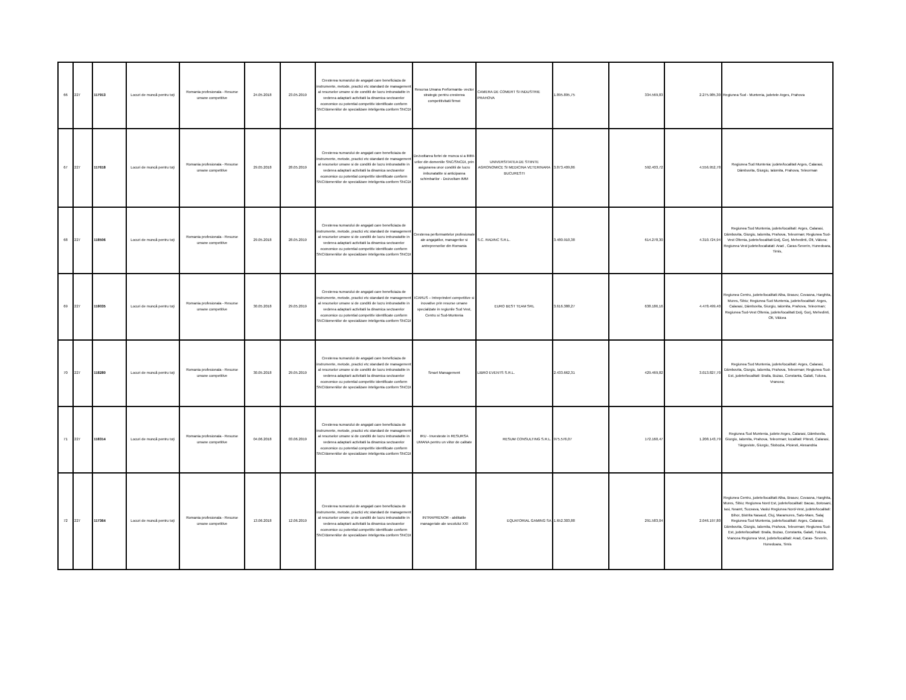| 66 | 227 | 117913 | Locuri de muncă pentru toţi | Romania profesionala - Resurse umane competitive | 24.05.2018 | 23.05.2019 | Cresterea numarului de angajati care beneficiaza de instrumente, metode, practici etc standard de management al resurselor umane si de conditii de lucru imbunatatite in vederea adaptarii activitatii la dinamica sectoarelor economice cu potential competitiv identificate conform SNC/domeniilor de specializare inteligenta conform SNCDI | Resursa Umana Performanta- vector strategic pentru cresterea competitivitatii firmei | CAMERA DE COMERT SI INDUSTRIE PRAHOVA | 1.895.895,75 | 334.569,83 | 2.275.985,30 | Regiunea Sud - Muntenia, judetele Arges, Prahova |
| 67 | 227 | 117618 | Locuri de muncă pentru toţi | Romania profesionala - Resurse umane competitive | 29.05.2018 | 28.05.2019 | Cresterea numarului de angajati care beneficiaza de instrumente, metode, practici etc standard de management al resurselor umane si de conditii de lucru imbunatatite in vederea adaptarii activitatii la dinamica sectoarelor economice cu potential competitiv identificate conform SNC/domeniilor de specializare inteligenta conform SNCDI | Dezvoltarea fortei de munca si a IMM-urilor din domeniile SNC/SNCDI, prin asigurarea unor conditii de lucru imbunatatite si anticiparea schimbarilor - Dezvoltam IMM | UNIVERSITATEA DE STIINTE AGRONOMICE SI MEDICINA VETERINARA BUCURESTI | 3.873.409,86 | 592.403,72 | 4.556.952,78 | Regiunea Sud Muntenia: judete/localitati Arges, Calarasi, Dâmbovita, Giurgiu, Ialomita, Prahova, Teleorman |
| 68 | 227 | 118506 | Locuri de muncă pentru toţi | Romania profesionala - Resurse umane competitive | 29.05.2018 | 28.05.2019 | Cresterea numarului de angajati care beneficiaza de instrumente, metode, practici etc standard de management al resurselor umane si de conditii de lucru imbunatatite in vederea adaptarii activitatii la dinamica sectoarelor economice cu potential competitiv identificate conform SNC/domeniilor de specializare inteligenta conform SNCDI | Cresterea performantelor profesionale ale angajatilor, managerilor si antreprenorilor din Romania | S.C. RADINC S.R.L. | 3.480.910,38 | 614.278,30 | 4.310.724,94 | Regiunea Sud Muntenia, judete/localitati: Arges, Calarasi, Dâmbovita, Giurgiu, Ialomita, Prahova, Teleorman; Regiunea Sud-Vest Oltenia, judete/localitati:Dolj, Gorj, Mehedinti, Olt, Vâlcea; Regiunea Vest judete/localiatati: Arad , Caras-Severin, Hunedoara, Timis, |
| 69 | 227 | 118035 | Locuri de muncă pentru toţi | Romania profesionala - Resurse umane competitive | 30.05.2018 | 29.05.2019 | Cresterea numarului de angajati care beneficiaza de instrumente, metode, practici etc standard de management al resurselor umane si de conditii de lucru imbunatatite in vederea adaptarii activitatii la dinamica sectoarelor economice cu potential competitiv identificate conform SNC/domeniilor de specializare inteligenta conform SNCDI | ICARUS – Intreprinderi competitive si inovative prin resurse umane specializate in regiunile Sud Vest, Centru si Sud-Muntenia | EURO BEST TEAM SRL | 3.616.388,27 | 638.186,16 | 4.478.499,40 | Regiunea Centru, judete/localitati:Alba, Brasov, Covasna, Harghita, Mures, Sibiu; Regiunea Sud Muntenia, judete/localitati: Arges, Calarasi, Dâmbovita, Giurgiu, Ialomita, Prahova, Teleorman; Regiunea Sud-Vest Oltenia, judete/localitati:Dolj, Gorj, Mehedinti, Olt, Vâlcea |
| 70 | 227 | 118280 | Locuri de muncă pentru toţi | Romania profesionala - Resurse umane competitive | 30.05.2018 | 29.05.2019 | Cresterea numarului de angajati care beneficiaza de instrumente, metode, practici etc standard de management al resurselor umane si de conditii de lucru imbunatatite in vederea adaptarii activitatii la dinamica sectoarelor economice cu potential competitiv identificate conform SNC/domeniilor de specializare inteligenta conform SNCDI | Smart Management | LIBRO EVENTS S.R.L. | 2.433.662,31 | 429.469,82 | 3.013.827,70 | Regiunea Sud Muntenia, judete/localitati: Arges, Calarasi, Dâmbovita, Giurgiu, Ialomita, Prahova, Teleorman; Regiunea Sud- Est, judete/localitati: Braila, Buzau, Constanta, Galati, Tulcea, Vrancea; |
| 71 | 227 | 118314 | Locuri de muncă pentru toţi | Romania profesionala - Resurse umane competitive | 04.06.2018 | 03.06.2019 | Cresterea numarului de angajati care beneficiaza de instrumente, metode, practici etc standard de management al resurselor umane si de conditii de lucru imbunatatite in vederea adaptarii activitatii la dinamica sectoarelor economice cu potential competitiv identificate conform SNC/domeniilor de specializare inteligenta conform SNCDI | IRU - Investeste in RESURSA UMANA pentru un viitor de calitate | RESUM CONSULTING S.R.L. | 975.576,07 | 172.160,47 | 1.208.143,79 | Regiunea Sud Muntenia, judete:Arges, Calarasi, Dâmbovita, Giurgiu, Ialomita, Prahova, Teleorman; localitati: Pitesti, Calarasi, Târgoviste, Giurgiu, Slobozia, Ploiesti, Alexandria |
| 72 | 227 | 117364 | Locuri de muncă pentru toţi | Romania profesionala - Resurse umane competitive | 13.06.2018 | 12.06.2019 | Cresterea numarului de angajati care beneficiaza de instrumente, metode, practici etc standard de management al resurselor umane si de conditii de lucru imbunatatite in vederea adaptarii activitatii la dinamica sectoarelor economice cu potential competitiv identificate conform SNC/domeniilor de specializare inteligenta conform SNCDI | INTRAPRENOR - abilitatile manageriale ale secolului XXI | EQUATORIAL GAMING SA | 1.652.303,88 | 291.583,04 | 2.046.197,80 | Regiunea Centru, judete/localitati:Alba, Brasov, Covasna, Harghita, Mures, Sibiu; Regiunea Nord Est, judete/localitati: Bacau, Botosani, Iasi, Neamt, Suceava, Vaslui Regiunea Nord-Vest, judete/localitati: Bihor, Bistrita Nasaud, Cluj, Maramures, Satu-Mare, Salaj Regiunea Sud Muntenia, judete/localitati: Arges, Calarasi, Dâmbovita, Giurgiu, Ialomita, Prahova, Teleorman; Regiunea Sud-Est, judete/localitati: Braila, Buzau, Constanta, Galati, Tulcea, Vrancea Regiunea Vest, judete/localitati: Arad, Caras- Severin, Hunedoara, Timis |